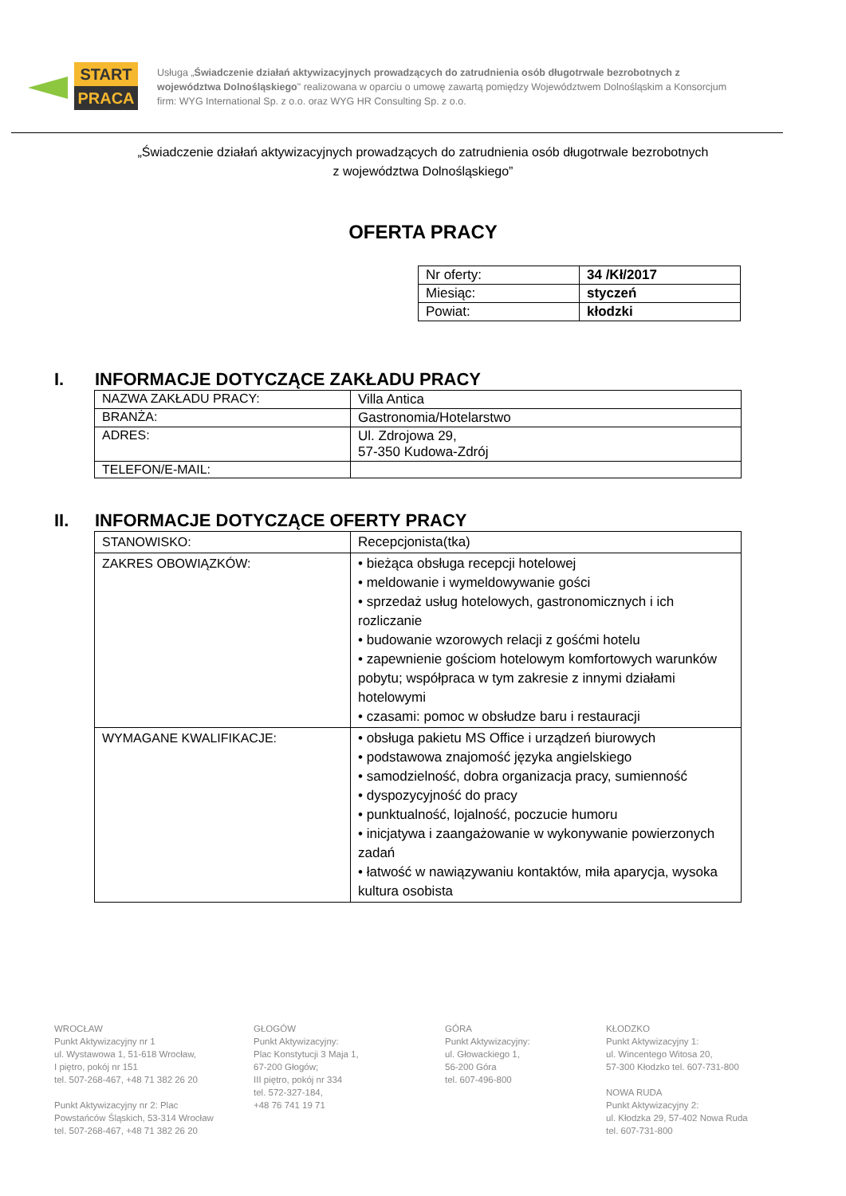START
PRACA
Usługa „Świadczenie działań aktywizacyjnych prowadzących do zatrudnienia osób długotrwale bezrobotnych z województwa Dolnośląskiego" realizowana w oparciu o umowę zawartą pomiędzy Województwem Dolnośląskim a Konsorcjum firm: WYG International Sp. z o.o. oraz WYG HR Consulting Sp. z o.o.
„Świadczenie działań aktywizacyjnych prowadzących do zatrudnienia osób długotrwale bezrobotnych
z województwa Dolnośląskiego”
OFERTA PRACY
| Nr oferty: | 34 /Kł/2017 |
| Miesiąc: | styczeń |
| Powiat: | kłodzki |
I. INFORMACJE DOTYCZĄCE ZAKŁADU PRACY
| NAZWA ZAKŁADU PRACY: | Villa Antica |
| BRANŻA: | Gastronomia/Hotelarstwo |
| ADRES: | Ul. Zdrojowa 29, 57-350 Kudowa-Zdrój |
| TELEFON/E-MAIL: | |
II. INFORMACJE DOTYCZĄCE OFERTY PRACY
| STANOWISKO: | Recepcjonista(tka) |
| ZAKRES OBOWIĄZKÓW: | • bieżąca obsługa recepcji hotelowej • meldowanie i wymeldowywanie gości • sprzedaż usług hotelowych, gastronomicznych i ich rozliczanie • budowanie wzorowych relacji z gośćmi hotelu • zapewnienie gościom hotelowym komfortowych warunków pobytu; współpraca w tym zakresie z innymi działami hotelowymi • czasami: pomoc w obsłudze baru i restauracji |
| WYMAGANE KWALIFIKACJE: | • obsługa pakietu MS Office i urządzeń biurowych • podstawowa znajomość języka angielskiego • samodzielność, dobra organizacja pracy, sumienność • dyspozycyjność do pracy • punktualność, lojalność, poczucie humoru • inicjatywa i zaangażowanie w wykonywanie powierzonych zadań • łatwość w nawiązywaniu kontaktów, miła aparycja, wysoka kultura osobista |
WROCŁAW
Punkt Aktywizacyjny nr 1
ul. Wystawowa 1, 51-618 Wrocław,
I piętro, pokój nr 151
tel. 507-268-467, +48 71 382 26 20
Punkt Aktywizacyjny nr 2: Plac
Powstańców Śląskich, 53-314 Wrocław
tel. 507-268-467, +48 71 382 26 20
GŁOGÓW
Punkt Aktywizacyjny:
Plac Konstytucji 3 Maja 1,
67-200 Głogów;
III piętro, pokój nr 334
tel. 572-327-184,
+48 76 741 19 71
GÓRA
Punkt Aktywizacyjny:
ul. Głowackiego 1,
56-200 Góra
tel. 607-496-800
KŁODZKO
Punkt Aktywizacyjny 1:
ul. Wincentego Witosa 20,
57-300 Kłodzko tel. 607-731-800
NOWA RUDA
Punkt Aktywizacyjny 2:
ul. Kłodzka 29, 57-402 Nowa Ruda
tel. 607-731-800